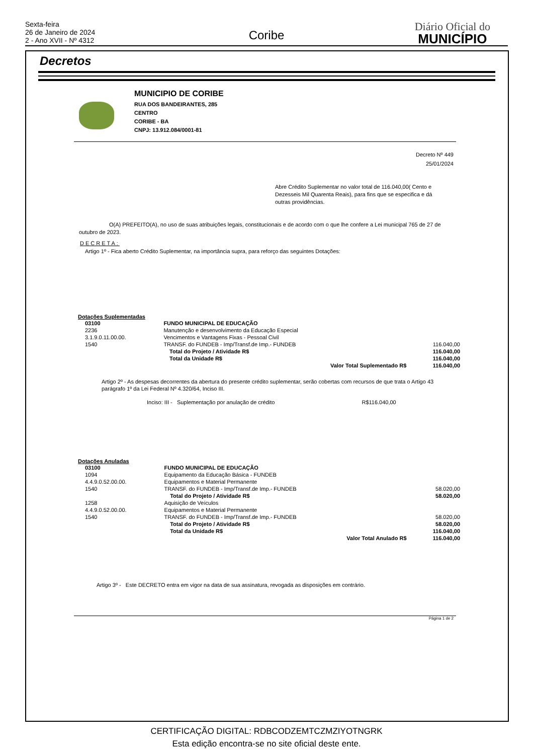Sexta-feira
26 de Janeiro de 2024
2 - Ano XVII - Nº 4312
Coribe
Diário Oficial do
MUNICÍPIO
Decretos
MUNICIPIO DE CORIBE
RUA DOS BANDEIRANTES, 285
CENTRO
CORIBE - BA
CNPJ: 13.912.084/0001-81
Decreto Nº 449
25/01/2024
Abre Crédito Suplementar no valor total de 116.040,00( Cento e Dezesseis Mil Quarenta Reais), para fins que se especifica e dá outras providências.
O(A) PREFEITO(A), no uso de suas atribuições legais, constitucionais e de acordo com o que lhe confere a Lei municipal 765 de 27 de outubro de 2023.
DECRETA:
Artigo 1º - Fica aberto Crédito Suplementar, na importância supra, para reforço das seguintes Dotações:
Dotações Suplementadas
| 03100 | FUNDO MUNICIPAL DE EDUCAÇÃO | | |
| 2236 | Manutenção e desenvolvimento da Educação Especial | | |
| 3.1.9.0.11.00.00. | Vencimentos e Vantagens Fixas - Pessoal Civil | | |
| 1540 | TRANSF. do FUNDEB - Imp/Transf.de Imp.- FUNDEB | | 116.040,00 |
| | | Total do Projeto / Atividade R$ | 116.040,00 |
| | | Total da Unidade R$ | 116.040,00 |
| | | Valor Total Suplementado R$ | 116.040,00 |
Artigo 2º - As despesas decorrentes da abertura do presente crédito suplementar, serão cobertas com recursos de que trata o Artigo 43 parágrafo 1º da Lei Federal Nº 4.320/64, Inciso III.
Inciso: III - Suplementação por anulação de crédito R$116.040,00
Dotações Anuladas
| 03100 | FUNDO MUNICIPAL DE EDUCAÇÃO | | |
| 1094 | Equipamento da Educação Básica - FUNDEB | | |
| 4.4.9.0.52.00.00. | Equipamentos e Material Permanente | | |
| 1540 | TRANSF. do FUNDEB - Imp/Transf.de Imp.- FUNDEB | | 58.020,00 |
| | | Total do Projeto / Atividade R$ | 58.020,00 |
| 1258 | Aquisição de Veículos | | |
| 4.4.9.0.52.00.00. | Equipamentos e Material Permanente | | |
| 1540 | TRANSF. do FUNDEB - Imp/Transf.de Imp.- FUNDEB | | 58.020,00 |
| | | Total do Projeto / Atividade R$ | 58.020,00 |
| | | Total da Unidade R$ | 116.040,00 |
| | | Valor Total Anulado R$ | 116.040,00 |
Artigo 3º - Este DECRETO entra em vigor na data de sua assinatura, revogada as disposições em contrário.
Página 1 de 2
CERTIFICAÇÃO DIGITAL: RDBCODZEMTCZMZIYOTNGRK
Esta edição encontra-se no site oficial deste ente.